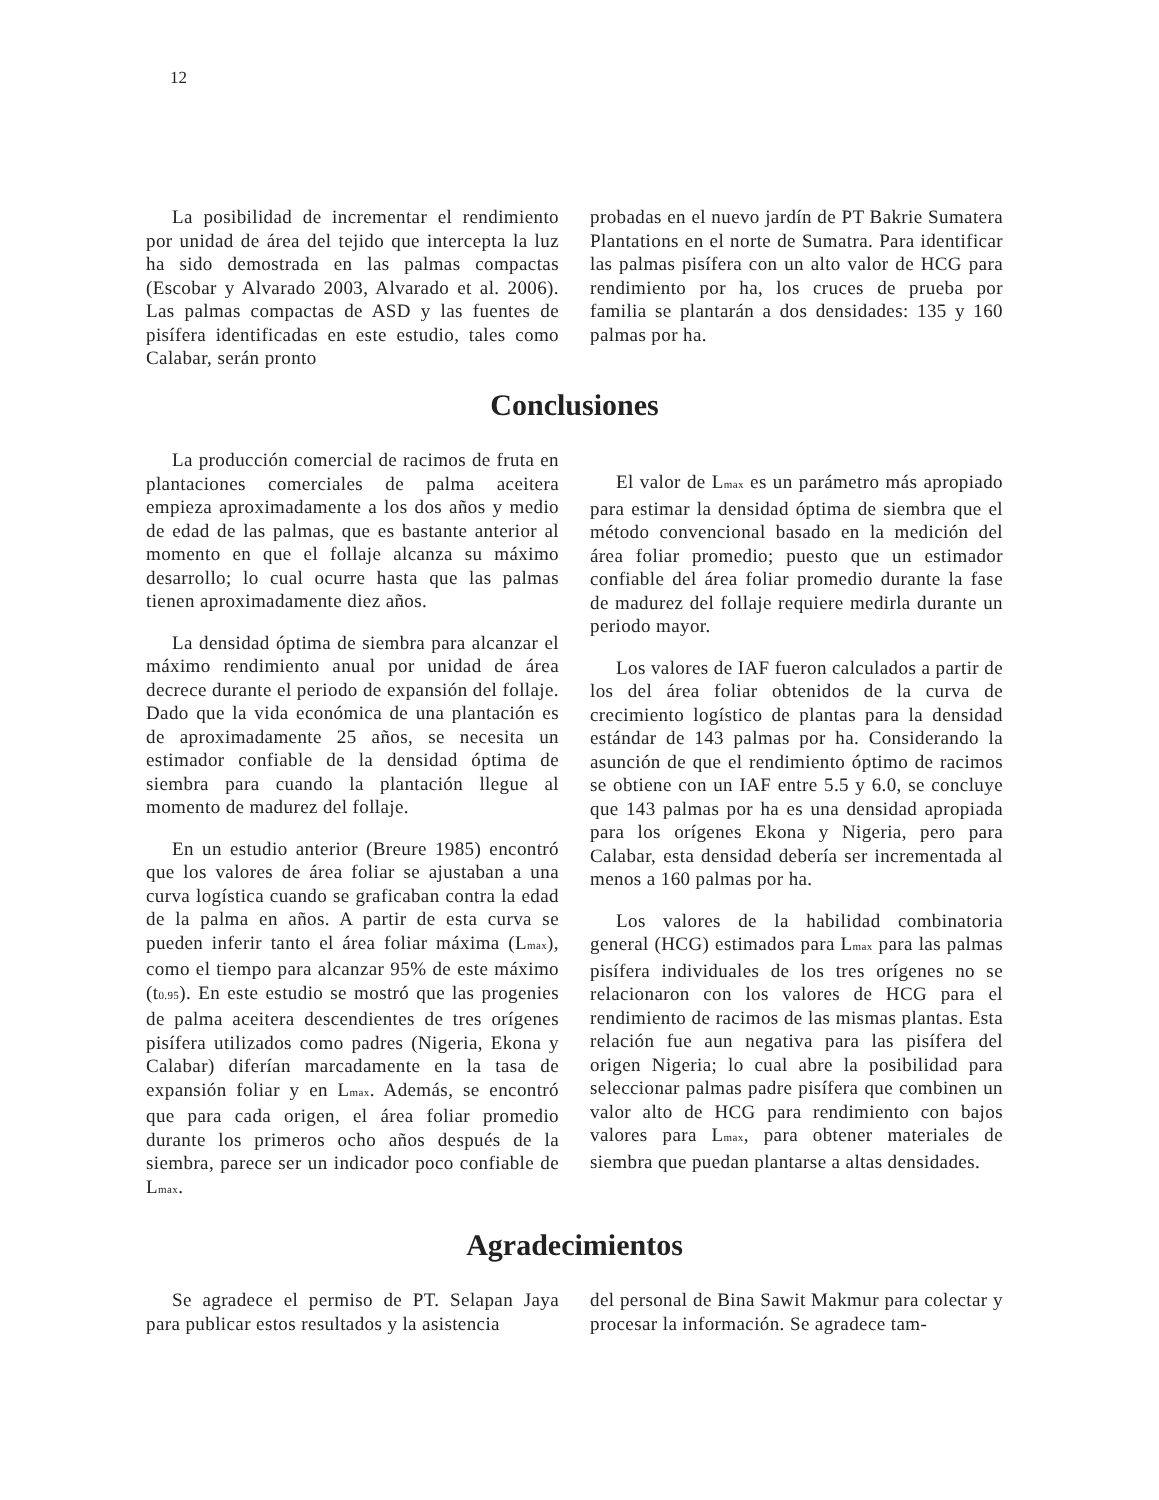12
La posibilidad de incrementar el rendimiento por unidad de área del tejido que intercepta la luz ha sido demostrada en las palmas compactas (Escobar y Alvarado 2003, Alvarado et al. 2006). Las palmas compactas de ASD y las fuentes de pisífera identificadas en este estudio, tales como Calabar, serán pronto
probadas en el nuevo jardín de PT Bakrie Sumatera Plantations en el norte de Sumatra. Para identificar las palmas pisífera con un alto valor de HCG para rendimiento por ha, los cruces de prueba por familia se plantarán a dos densidades: 135 y 160 palmas por ha.
Conclusiones
La producción comercial de racimos de fruta en plantaciones comerciales de palma aceitera empieza aproximadamente a los dos años y medio de edad de las palmas, que es bastante anterior al momento en que el follaje alcanza su máximo desarrollo; lo cual ocurre hasta que las palmas tienen aproximadamente diez años.
La densidad óptima de siembra para alcanzar el máximo rendimiento anual por unidad de área decrece durante el periodo de expansión del follaje. Dado que la vida económica de una plantación es de aproximadamente 25 años, se necesita un estimador confiable de la densidad óptima de siembra para cuando la plantación llegue al momento de madurez del follaje.
En un estudio anterior (Breure 1985) encontró que los valores de área foliar se ajustaban a una curva logística cuando se graficaban contra la edad de la palma en años. A partir de esta curva se pueden inferir tanto el área foliar máxima (L<sub>max</sub>), como el tiempo para alcanzar 95% de este máximo (t<sub>0.95</sub>). En este estudio se mostró que las progenies de palma aceitera descendientes de tres orígenes pisífera utilizados como padres (Nigeria, Ekona y Calabar) diferían marcadamente en la tasa de expansión foliar y en L<sub>max</sub>. Además, se encontró que para cada origen, el área foliar promedio durante los primeros ocho años después de la siembra, parece ser un indicador poco confiable de L<sub>max</sub>.
El valor de L<sub>max</sub> es un parámetro más apropiado para estimar la densidad óptima de siembra que el método convencional basado en la medición del área foliar promedio; puesto que un estimador confiable del área foliar promedio durante la fase de madurez del follaje requiere medirla durante un periodo mayor.
Los valores de IAF fueron calculados a partir de los del área foliar obtenidos de la curva de crecimiento logístico de plantas para la densidad estándar de 143 palmas por ha. Considerando la asunción de que el rendimiento óptimo de racimos se obtiene con un IAF entre 5.5 y 6.0, se concluye que 143 palmas por ha es una densidad apropiada para los orígenes Ekona y Nigeria, pero para Calabar, esta densidad debería ser incrementada al menos a 160 palmas por ha.
Los valores de la habilidad combinatoria general (HCG) estimados para L<sub>max</sub> para las palmas pisífera individuales de los tres orígenes no se relacionaron con los valores de HCG para el rendimiento de racimos de las mismas plantas. Esta relación fue aun negativa para las pisífera del origen Nigeria; lo cual abre la posibilidad para seleccionar palmas padre pisífera que combinen un valor alto de HCG para rendimiento con bajos valores para L<sub>max</sub>, para obtener materiales de siembra que puedan plantarse a altas densidades.
Agradecimientos
Se agradece el permiso de PT. Selapan Jaya para publicar estos resultados y la asistencia
del personal de Bina Sawit Makmur para colectar y procesar la información. Se agradece tam-